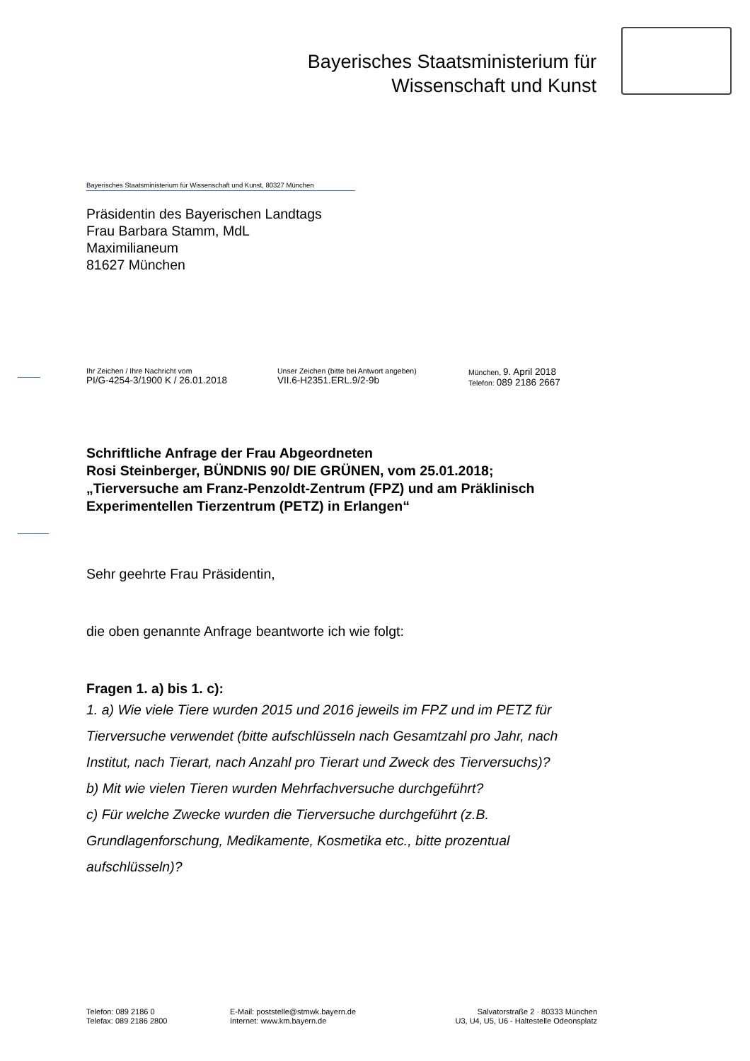Bayerisches Staatsministerium für
Wissenschaft und Kunst
Bayerisches Staatsministerium für Wissenschaft und Kunst, 80327 München
Präsidentin des Bayerischen Landtags
Frau Barbara Stamm, MdL
Maximilianeum
81627 München
Ihr Zeichen / Ihre Nachricht vom
PI/G-4254-3/1900 K / 26.01.2018
Unser Zeichen (bitte bei Antwort angeben)
VII.6-H2351.ERL.9/2-9b
München, 9. April 2018
Telefon: 089 2186 2667
Schriftliche Anfrage der Frau Abgeordneten
Rosi Steinberger, BÜNDNIS 90/ DIE GRÜNEN, vom 25.01.2018;
„Tierversuche am Franz-Penzoldt-Zentrum (FPZ) und am Präklinisch Experimentellen Tierzentrum (PETZ) in Erlangen“
Sehr geehrte Frau Präsidentin,
die oben genannte Anfrage beantworte ich wie folgt:
Fragen 1. a) bis 1. c):
1. a) Wie viele Tiere wurden 2015 und 2016 jeweils im FPZ und im PETZ für Tierversuche verwendet (bitte aufschlüsseln nach Gesamtzahl pro Jahr, nach Institut, nach Tierart, nach Anzahl pro Tierart und Zweck des Tierversuchs)?
b) Mit wie vielen Tieren wurden Mehrfachversuche durchgeführt?
c) Für welche Zwecke wurden die Tierversuche durchgeführt (z.B. Grundlagenforschung, Medikamente, Kosmetika etc., bitte prozentual aufschlüsseln)?
Telefon: 089 2186 0
Telefax: 089 2186 2800
E-Mail: poststelle@stmwk.bayern.de
Internet: www.km.bayern.de
Salvatorstraße 2 · 80333 München
U3, U4, U5, U6 - Haltestelle Odeonsplatz